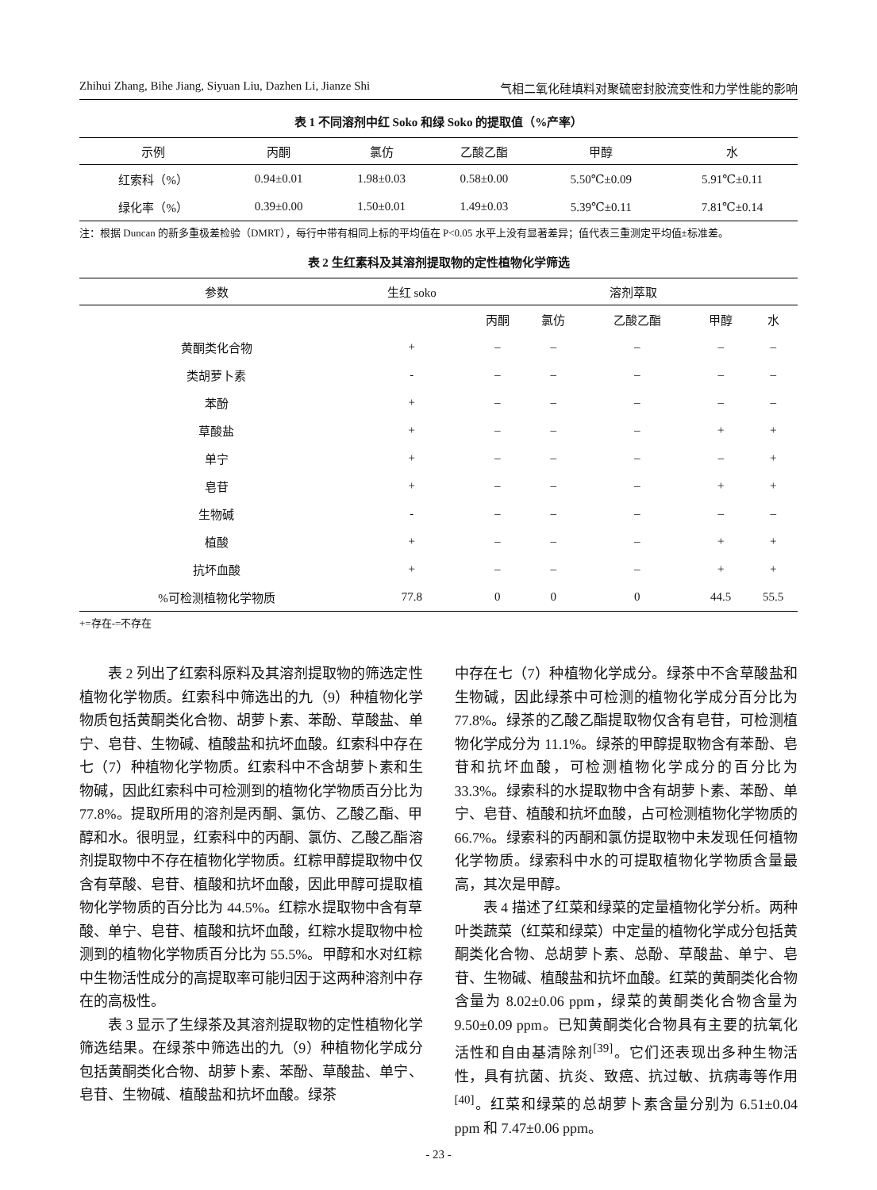Zhihui Zhang, Bihe Jiang, Siyuan Liu, Dazhen Li, Jianze Shi 气相二氧化硅填料对聚硫密封胶流变性和力学性能的影响
表 1 不同溶剂中红 Soko 和绿 Soko 的提取值（%产率）
| 示例 | 丙酮 | 氯仿 | 乙酸乙酯 | 甲醇 | 水 |
| --- | --- | --- | --- | --- | --- |
| 红索科（%） | 0.94±0.01 | 1.98±0.03 | 0.58±0.00 | 5.50℃±0.09 | 5.91℃±0.11 |
| 绿化率（%） | 0.39±0.00 | 1.50±0.01 | 1.49±0.03 | 5.39℃±0.11 | 7.81℃±0.14 |
注：根据 Duncan 的新多重极差检验（DMRT），每行中带有相同上标的平均值在 P<0.05 水平上没有显著差异；值代表三重测定平均值±标准差。
表 2 生红素科及其溶剂提取物的定性植物化学筛选
| 参数 | 生红 soko | 溶剂萃取 | | | | |
| --- | --- | --- | --- | --- | --- | --- |
| | | 丙酮 | 氯仿 | 乙酸乙酯 | 甲醇 | 水 |
| 黄酮类化合物 | + | – | – | – | – | – |
| 类胡萝卜素 | - | – | – | – | – | – |
| 苯酚 | + | – | – | – | – | – |
| 草酸盐 | + | – | – | – | + | + |
| 单宁 | + | – | – | – | – | + |
| 皂苷 | + | – | – | – | + | + |
| 生物碱 | - | – | – | – | – | – |
| 植酸 | + | – | – | – | + | + |
| 抗坏血酸 | + | – | – | – | + | + |
| %可检测植物化学物质 | 77.8 | 0 | 0 | 0 | 44.5 | 55.5 |
+=存在-=不存在
表 2 列出了红索科原料及其溶剂提取物的筛选定性植物化学物质。红索科中筛选出的九（9）种植物化学物质包括黄酮类化合物、胡萝卜素、苯酚、草酸盐、单宁、皂苷、生物碱、植酸盐和抗坏血酸。红索科中存在七（7）种植物化学物质。红索科中不含胡萝卜素和生物碱，因此红索科中可检测到的植物化学物质百分比为 77.8%。提取所用的溶剂是丙酮、氯仿、乙酸乙酯、甲醇和水。很明显，红索科中的丙酮、氯仿、乙酸乙酯溶剂提取物中不存在植物化学物质。红粽甲醇提取物中仅含有草酸、皂苷、植酸和抗坏血酸，因此甲醇可提取植物化学物质的百分比为 44.5%。红粽水提取物中含有草酸、单宁、皂苷、植酸和抗坏血酸，红粽水提取物中检测到的植物化学物质百分比为 55.5%。甲醇和水对红粽中生物活性成分的高提取率可能归因于这两种溶剂中存在的高极性。
表 3 显示了生绿茶及其溶剂提取物的定性植物化学筛选结果。在绿茶中筛选出的九（9）种植物化学成分包括黄酮类化合物、胡萝卜素、苯酚、草酸盐、单宁、皂苷、生物碱、植酸盐和抗坏血酸。绿茶
中存在七（7）种植物化学成分。绿茶中不含草酸盐和生物碱，因此绿茶中可检测的植物化学成分百分比为 77.8%。绿茶的乙酸乙酯提取物仅含有皂苷，可检测植物化学成分为 11.1%。绿茶的甲醇提取物含有苯酚、皂苷和抗坏血酸，可检测植物化学成分的百分比为 33.3%。绿索科的水提取物中含有胡萝卜素、苯酚、单宁、皂苷、植酸和抗坏血酸，占可检测植物化学物质的 66.7%。绿索科的丙酮和氯仿提取物中未发现任何植物化学物质。绿索科中水的可提取植物化学物质含量最高，其次是甲醇。
表 4 描述了红菜和绿菜的定量植物化学分析。两种叶类蔬菜（红菜和绿菜）中定量的植物化学成分包括黄酮类化合物、总胡萝卜素、总酚、草酸盐、单宁、皂苷、生物碱、植酸盐和抗坏血酸。红菜的黄酮类化合物含量为 8.02±0.06 ppm，绿菜的黄酮类化合物含量为 9.50±0.09 ppm。已知黄酮类化合物具有主要的抗氧化活性和自由基清除剂<sup>[39]</sup>。它们还表现出多种生物活性，具有抗菌、抗炎、致癌、抗过敏、抗病毒等作用<sup>[40]</sup>。红菜和绿菜的总胡萝卜素含量分别为 6.51±0.04 ppm 和 7.47±0.06 ppm。
- 23 -